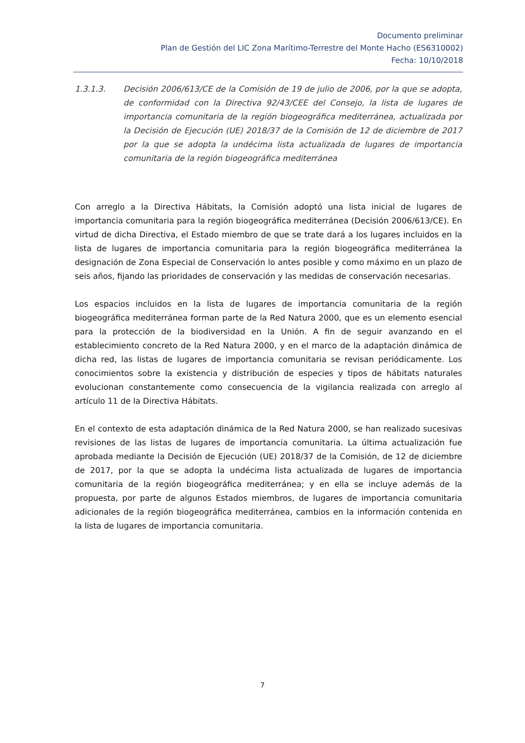Documento preliminar
Plan de Gestión del LIC Zona Marítimo-Terrestre del Monte Hacho (ES6310002)
Fecha: 10/10/2018
1.3.1.3. Decisión 2006/613/CE de la Comisión de 19 de julio de 2006, por la que se adopta, de conformidad con la Directiva 92/43/CEE del Consejo, la lista de lugares de importancia comunitaria de la región biogeográfica mediterránea, actualizada por la Decisión de Ejecución (UE) 2018/37 de la Comisión de 12 de diciembre de 2017 por la que se adopta la undécima lista actualizada de lugares de importancia comunitaria de la región biogeográfica mediterránea
Con arreglo a la Directiva Hábitats, la Comisión adoptó una lista inicial de lugares de importancia comunitaria para la región biogeográfica mediterránea (Decisión 2006/613/CE). En virtud de dicha Directiva, el Estado miembro de que se trate dará a los lugares incluidos en la lista de lugares de importancia comunitaria para la región biogeográfica mediterránea la designación de Zona Especial de Conservación lo antes posible y como máximo en un plazo de seis años, fijando las prioridades de conservación y las medidas de conservación necesarias.
Los espacios incluidos en la lista de lugares de importancia comunitaria de la región biogeográfica mediterránea forman parte de la Red Natura 2000, que es un elemento esencial para la protección de la biodiversidad en la Unión. A fin de seguir avanzando en el establecimiento concreto de la Red Natura 2000, y en el marco de la adaptación dinámica de dicha red, las listas de lugares de importancia comunitaria se revisan periódicamente. Los conocimientos sobre la existencia y distribución de especies y tipos de hábitats naturales evolucionan constantemente como consecuencia de la vigilancia realizada con arreglo al artículo 11 de la Directiva Hábitats.
En el contexto de esta adaptación dinámica de la Red Natura 2000, se han realizado sucesivas revisiones de las listas de lugares de importancia comunitaria. La última actualización fue aprobada mediante la Decisión de Ejecución (UE) 2018/37 de la Comisión, de 12 de diciembre de 2017, por la que se adopta la undécima lista actualizada de lugares de importancia comunitaria de la región biogeográfica mediterránea; y en ella se incluye además de la propuesta, por parte de algunos Estados miembros, de lugares de importancia comunitaria adicionales de la región biogeográfica mediterránea, cambios en la información contenida en la lista de lugares de importancia comunitaria.
7